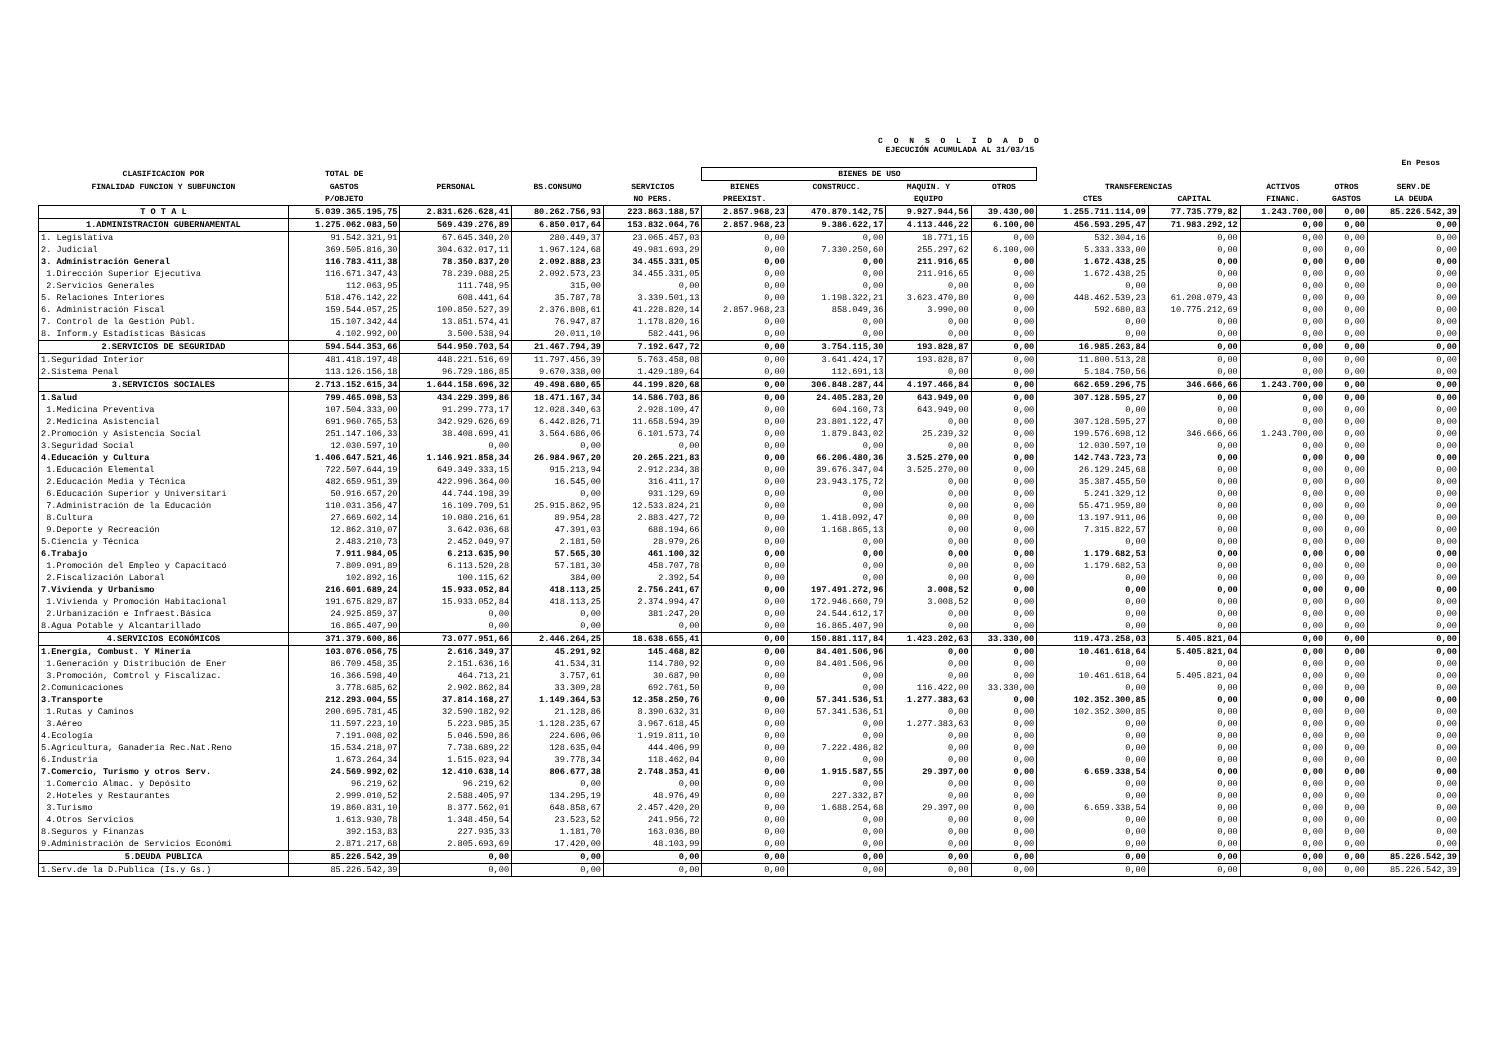C O N S O L I D A D O
EJECUCIÓN ACUMULADA AL 31/03/15
En Pesos
| CLASIFICACION POR | TOTAL DE | | | | BIENES DE USO | | | | | | | | |
| --- | --- | --- | --- | --- | --- | --- | --- | --- | --- | --- | --- | --- | --- |
| FINALIDAD FUNCION Y SUBFUNCION | GASTOS | PERSONAL | BS.CONSUMO | SERVICIOS | BIENES | CONSTRUCC. | MAQUIN. Y | OTROS | TRANSFERENCIAS | | ACTIVOS | OTROS | SERV.DE |
| | P/OBJETO | | | NO PERS. | PREEXIST. | | EQUIPO | | CTES | CAPITAL | FINANC. | GASTOS | LA DEUDA |
| T O T A L | 5.039.365.195,75 | 2.831.626.628,41 | 80.262.756,93 | 223.863.188,57 | 2.857.968,23 | 470.870.142,75 | 9.927.944,56 | 39.430,00 | 1.255.711.114,09 | 77.735.779,82 | 1.243.700,00 | 0,00 | 85.226.542,39 |
| 1.ADMINISTRACION GUBERNAMENTAL | 1.275.062.083,50 | 569.439.276,89 | 6.850.017,64 | 153.832.064,76 | 2.857.968,23 | 9.386.622,17 | 4.113.446,22 | 6.100,00 | 456.593.295,47 | 71.983.292,12 | 0,00 | 0,00 | 0,00 |
| 1. Legislativa | 91.542.321,91 | 67.645.340,20 | 280.449,37 | 23.065.457,03 | 0,00 | 0,00 | 18.771,15 | 0,00 | 532.304,16 | 0,00 | 0,00 | 0,00 | 0,00 |
| 2. Judicial | 369.505.816,30 | 304.632.017,11 | 1.967.124,68 | 49.981.693,29 | 0,00 | 7.330.250,60 | 255.297,62 | 6.100,00 | 5.333.333,00 | 0,00 | 0,00 | 0,00 | 0,00 |
| 3. Administración General | 116.783.411,38 | 78.350.837,20 | 2.092.888,23 | 34.455.331,05 | 0,00 | 0,00 | 211.916,65 | 0,00 | 1.672.438,25 | 0,00 | 0,00 | 0,00 | 0,00 |
| 1.Dirección Superior Ejecutiva | 116.671.347,43 | 78.239.088,25 | 2.092.573,23 | 34.455.331,05 | 0,00 | 0,00 | 211.916,65 | 0,00 | 1.672.438,25 | 0,00 | 0,00 | 0,00 | 0,00 |
| 2.Servicios Generales | 112.063,95 | 111.748,95 | 315,00 | 0,00 | 0,00 | 0,00 | 0,00 | 0,00 | 0,00 | 0,00 | 0,00 | 0,00 | 0,00 |
| 5. Relaciones Interiores | 518.476.142,22 | 608.441,64 | 35.787,78 | 3.339.501,13 | 0,00 | 1.198.322,21 | 3.623.470,80 | 0,00 | 448.462.539,23 | 61.208.079,43 | 0,00 | 0,00 | 0,00 |
| 6. Administración Fiscal | 159.544.057,25 | 100.850.527,39 | 2.376.808,61 | 41.228.820,14 | 2.857.968,23 | 858.049,36 | 3.990,00 | 0,00 | 592.680,83 | 10.775.212,69 | 0,00 | 0,00 | 0,00 |
| 7. Control de la Gestión Públ. | 15.107.342,44 | 13.851.574,41 | 76.947,87 | 1.178.820,16 | 0,00 | 0,00 | 0,00 | 0,00 | 0,00 | 0,00 | 0,00 | 0,00 | 0,00 |
| 8. Inform.y Estadísticas Básicas | 4.102.992,00 | 3.500.538,94 | 20.011,10 | 582.441,96 | 0,00 | 0,00 | 0,00 | 0,00 | 0,00 | 0,00 | 0,00 | 0,00 | 0,00 |
| 2.SERVICIOS DE SEGURIDAD | 594.544.353,66 | 544.950.703,54 | 21.467.794,39 | 7.192.647,72 | 0,00 | 3.754.115,30 | 193.828,87 | 0,00 | 16.985.263,84 | 0,00 | 0,00 | 0,00 | 0,00 |
| 1.Seguridad Interior | 481.418.197,48 | 448.221.516,69 | 11.797.456,39 | 5.763.458,08 | 0,00 | 3.641.424,17 | 193.828,87 | 0,00 | 11.800.513,28 | 0,00 | 0,00 | 0,00 | 0,00 |
| 2.Sistema Penal | 113.126.156,18 | 96.729.186,85 | 9.670.338,00 | 1.429.189,64 | 0,00 | 112.691,13 | 0,00 | 0,00 | 5.184.750,56 | 0,00 | 0,00 | 0,00 | 0,00 |
| 3.SERVICIOS SOCIALES | 2.713.152.615,34 | 1.644.158.696,32 | 49.498.680,65 | 44.199.820,68 | 0,00 | 306.848.287,44 | 4.197.466,84 | 0,00 | 662.659.296,75 | 346.666,66 | 1.243.700,00 | 0,00 | 0,00 |
| 1.Salud | 799.465.098,53 | 434.229.399,86 | 18.471.167,34 | 14.586.703,86 | 0,00 | 24.405.283,20 | 643.949,00 | 0,00 | 307.128.595,27 | 0,00 | 0,00 | 0,00 | 0,00 |
| 1.Medicina Preventiva | 107.504.333,00 | 91.299.773,17 | 12.028.340,63 | 2.928.109,47 | 0,00 | 604.160,73 | 643.949,00 | 0,00 | 0,00 | 0,00 | 0,00 | 0,00 | 0,00 |
| 2.Medicina Asistencial | 691.960.765,53 | 342.929.626,69 | 6.442.826,71 | 11.658.594,39 | 0,00 | 23.801.122,47 | 0,00 | 0,00 | 307.128.595,27 | 0,00 | 0,00 | 0,00 | 0,00 |
| 2.Promoción y Asistencia Social | 251.147.106,33 | 38.408.699,41 | 3.564.686,06 | 6.101.573,74 | 0,00 | 1.879.843,02 | 25.239,32 | 0,00 | 199.576.698,12 | 346.666,66 | 1.243.700,00 | 0,00 | 0,00 |
| 3.Seguridad Social | 12.030.597,10 | 0,00 | 0,00 | 0,00 | 0,00 | 0,00 | 0,00 | 0,00 | 12.030.597,10 | 0,00 | 0,00 | 0,00 | 0,00 |
| 4.Educación y Cultura | 1.406.647.521,46 | 1.146.921.858,34 | 26.984.967,20 | 20.265.221,83 | 0,00 | 66.206.480,36 | 3.525.270,00 | 0,00 | 142.743.723,73 | 0,00 | 0,00 | 0,00 | 0,00 |
| 1.Educación Elemental | 722.507.644,19 | 649.349.333,15 | 915.213,94 | 2.912.234,38 | 0,00 | 39.676.347,04 | 3.525.270,00 | 0,00 | 26.129.245,68 | 0,00 | 0,00 | 0,00 | 0,00 |
| 2.Educación Media y Técnica | 482.659.951,39 | 422.996.364,00 | 16.545,00 | 316.411,17 | 0,00 | 23.943.175,72 | 0,00 | 0,00 | 35.387.455,50 | 0,00 | 0,00 | 0,00 | 0,00 |
| 6.Educación Superior y Universitari | 50.916.657,20 | 44.744.198,39 | 0,00 | 931.129,69 | 0,00 | 0,00 | 0,00 | 0,00 | 5.241.329,12 | 0,00 | 0,00 | 0,00 | 0,00 |
| 7.Administración de la Educación | 110.031.356,47 | 16.109.709,51 | 25.915.862,95 | 12.533.824,21 | 0,00 | 0,00 | 0,00 | 0,00 | 55.471.959,80 | 0,00 | 0,00 | 0,00 | 0,00 |
| 8.Cultura | 27.669.602,14 | 10.080.216,61 | 89.954,28 | 2.883.427,72 | 0,00 | 1.418.092,47 | 0,00 | 0,00 | 13.197.911,06 | 0,00 | 0,00 | 0,00 | 0,00 |
| 9.Deporte y Recreación | 12.862.310,07 | 3.642.036,68 | 47.391,03 | 688.194,66 | 0,00 | 1.168.865,13 | 0,00 | 0,00 | 7.315.822,57 | 0,00 | 0,00 | 0,00 | 0,00 |
| 5.Ciencia y Técnica | 2.483.210,73 | 2.452.049,97 | 2.181,50 | 28.979,26 | 0,00 | 0,00 | 0,00 | 0,00 | 0,00 | 0,00 | 0,00 | 0,00 | 0,00 |
| 6.Trabajo | 7.911.984,05 | 6.213.635,90 | 57.565,30 | 461.100,32 | 0,00 | 0,00 | 0,00 | 0,00 | 1.179.682,53 | 0,00 | 0,00 | 0,00 | 0,00 |
| 1.Promoción del Empleo y Capacitacó | 7.809.091,89 | 6.113.520,28 | 57.181,30 | 458.707,78 | 0,00 | 0,00 | 0,00 | 0,00 | 1.179.682,53 | 0,00 | 0,00 | 0,00 | 0,00 |
| 2.Fiscalización Laboral | 102.892,16 | 100.115,62 | 384,00 | 2.392,54 | 0,00 | 0,00 | 0,00 | 0,00 | 0,00 | 0,00 | 0,00 | 0,00 | 0,00 |
| 7.Vivienda y Urbanismo | 216.601.689,24 | 15.933.052,84 | 418.113,25 | 2.756.241,67 | 0,00 | 197.491.272,96 | 3.008,52 | 0,00 | 0,00 | 0,00 | 0,00 | 0,00 | 0,00 |
| 1.Vivienda y Promoción Habitacional | 191.675.829,87 | 15.933.052,84 | 418.113,25 | 2.374.994,47 | 0,00 | 172.946.660,79 | 3.008,52 | 0,00 | 0,00 | 0,00 | 0,00 | 0,00 | 0,00 |
| 2.Urbanización e Infraest.Básica | 24.925.859,37 | 0,00 | 0,00 | 381.247,20 | 0,00 | 24.544.612,17 | 0,00 | 0,00 | 0,00 | 0,00 | 0,00 | 0,00 | 0,00 |
| 8.Agua Potable y Alcantarillado | 16.865.407,90 | 0,00 | 0,00 | 0,00 | 0,00 | 16.865.407,90 | 0,00 | 0,00 | 0,00 | 0,00 | 0,00 | 0,00 | 0,00 |
| 4.SERVICIOS ECONÓMICOS | 371.379.600,86 | 73.077.951,66 | 2.446.264,25 | 18.638.655,41 | 0,00 | 150.881.117,84 | 1.423.202,63 | 33.330,00 | 119.473.258,03 | 5.405.821,04 | 0,00 | 0,00 | 0,00 |
| 1.Energía, Combust. Y Minería | 103.076.056,75 | 2.616.349,37 | 45.291,92 | 145.468,82 | 0,00 | 84.401.506,96 | 0,00 | 0,00 | 10.461.618,64 | 5.405.821,04 | 0,00 | 0,00 | 0,00 |
| 1.Generación y Distribución de Ener | 86.709.458,35 | 2.151.636,16 | 41.534,31 | 114.780,92 | 0,00 | 84.401.506,96 | 0,00 | 0,00 | 0,00 | 0,00 | 0,00 | 0,00 | 0,00 |
| 3.Promoción, Comtrol y Fiscalizac. | 16.366.598,40 | 464.713,21 | 3.757,61 | 30.687,90 | 0,00 | 0,00 | 0,00 | 0,00 | 10.461.618,64 | 5.405.821,04 | 0,00 | 0,00 | 0,00 |
| 2.Comunicaciones | 3.778.685,62 | 2.902.862,84 | 33.309,28 | 692.761,50 | 0,00 | 0,00 | 116.422,00 | 33.330,00 | 0,00 | 0,00 | 0,00 | 0,00 | 0,00 |
| 3.Transporte | 212.293.004,55 | 37.814.168,27 | 1.149.364,53 | 12.358.250,76 | 0,00 | 57.341.536,51 | 1.277.383,63 | 0,00 | 102.352.300,85 | 0,00 | 0,00 | 0,00 | 0,00 |
| 1.Rutas y Caminos | 200.695.781,45 | 32.590.182,92 | 21.128,86 | 8.390.632,31 | 0,00 | 57.341.536,51 | 0,00 | 0,00 | 102.352.300,85 | 0,00 | 0,00 | 0,00 | 0,00 |
| 3.Aéreo | 11.597.223,10 | 5.223.985,35 | 1.128.235,67 | 3.967.618,45 | 0,00 | 0,00 | 1.277.383,63 | 0,00 | 0,00 | 0,00 | 0,00 | 0,00 | 0,00 |
| 4.Ecología | 7.191.008,02 | 5.046.590,86 | 224.606,06 | 1.919.811,10 | 0,00 | 0,00 | 0,00 | 0,00 | 0,00 | 0,00 | 0,00 | 0,00 | 0,00 |
| 5.Agricultura, Ganadería Rec.Nat.Reno | 15.534.218,07 | 7.738.689,22 | 128.635,04 | 444.406,99 | 0,00 | 7.222.486,82 | 0,00 | 0,00 | 0,00 | 0,00 | 0,00 | 0,00 | 0,00 |
| 6.Industria | 1.673.264,34 | 1.515.023,94 | 39.778,34 | 118.462,04 | 0,00 | 0,00 | 0,00 | 0,00 | 0,00 | 0,00 | 0,00 | 0,00 | 0,00 |
| 7.Comercio, Turismo y otros Serv. | 24.569.992,02 | 12.410.638,14 | 806.677,38 | 2.748.353,41 | 0,00 | 1.915.587,55 | 29.397,00 | 0,00 | 6.659.338,54 | 0,00 | 0,00 | 0,00 | 0,00 |
| 1.Comercio Almac. y Depósito | 96.219,62 | 96.219,62 | 0,00 | 0,00 | 0,00 | 0,00 | 0,00 | 0,00 | 0,00 | 0,00 | 0,00 | 0,00 | 0,00 |
| 2.Hoteles y Restaurantes | 2.999.010,52 | 2.588.405,97 | 134.295,19 | 48.976,49 | 0,00 | 227.332,87 | 0,00 | 0,00 | 0,00 | 0,00 | 0,00 | 0,00 | 0,00 |
| 3.Turismo | 19.860.831,10 | 8.377.562,01 | 648.858,67 | 2.457.420,20 | 0,00 | 1.688.254,68 | 29.397,00 | 0,00 | 6.659.338,54 | 0,00 | 0,00 | 0,00 | 0,00 |
| 4.Otros Servicios | 1.613.930,78 | 1.348.450,54 | 23.523,52 | 241.956,72 | 0,00 | 0,00 | 0,00 | 0,00 | 0,00 | 0,00 | 0,00 | 0,00 | 0,00 |
| 8.Seguros y Finanzas | 392.153,83 | 227.935,33 | 1.181,70 | 163.036,80 | 0,00 | 0,00 | 0,00 | 0,00 | 0,00 | 0,00 | 0,00 | 0,00 | 0,00 |
| 9.Administración de Servicios Económi | 2.871.217,68 | 2.805.693,69 | 17.420,00 | 48.103,99 | 0,00 | 0,00 | 0,00 | 0,00 | 0,00 | 0,00 | 0,00 | 0,00 | 0,00 |
| 5.DEUDA PUBLICA | 85.226.542,39 | 0,00 | 0,00 | 0,00 | 0,00 | 0,00 | 0,00 | 0,00 | 0,00 | 0,00 | 0,00 | 0,00 | 85.226.542,39 |
| 1.Serv.de la D.Publica (Is.y Gs.) | 85.226.542,39 | 0,00 | 0,00 | 0,00 | 0,00 | 0,00 | 0,00 | 0,00 | 0,00 | 0,00 | 0,00 | 0,00 | 85.226.542,39 |